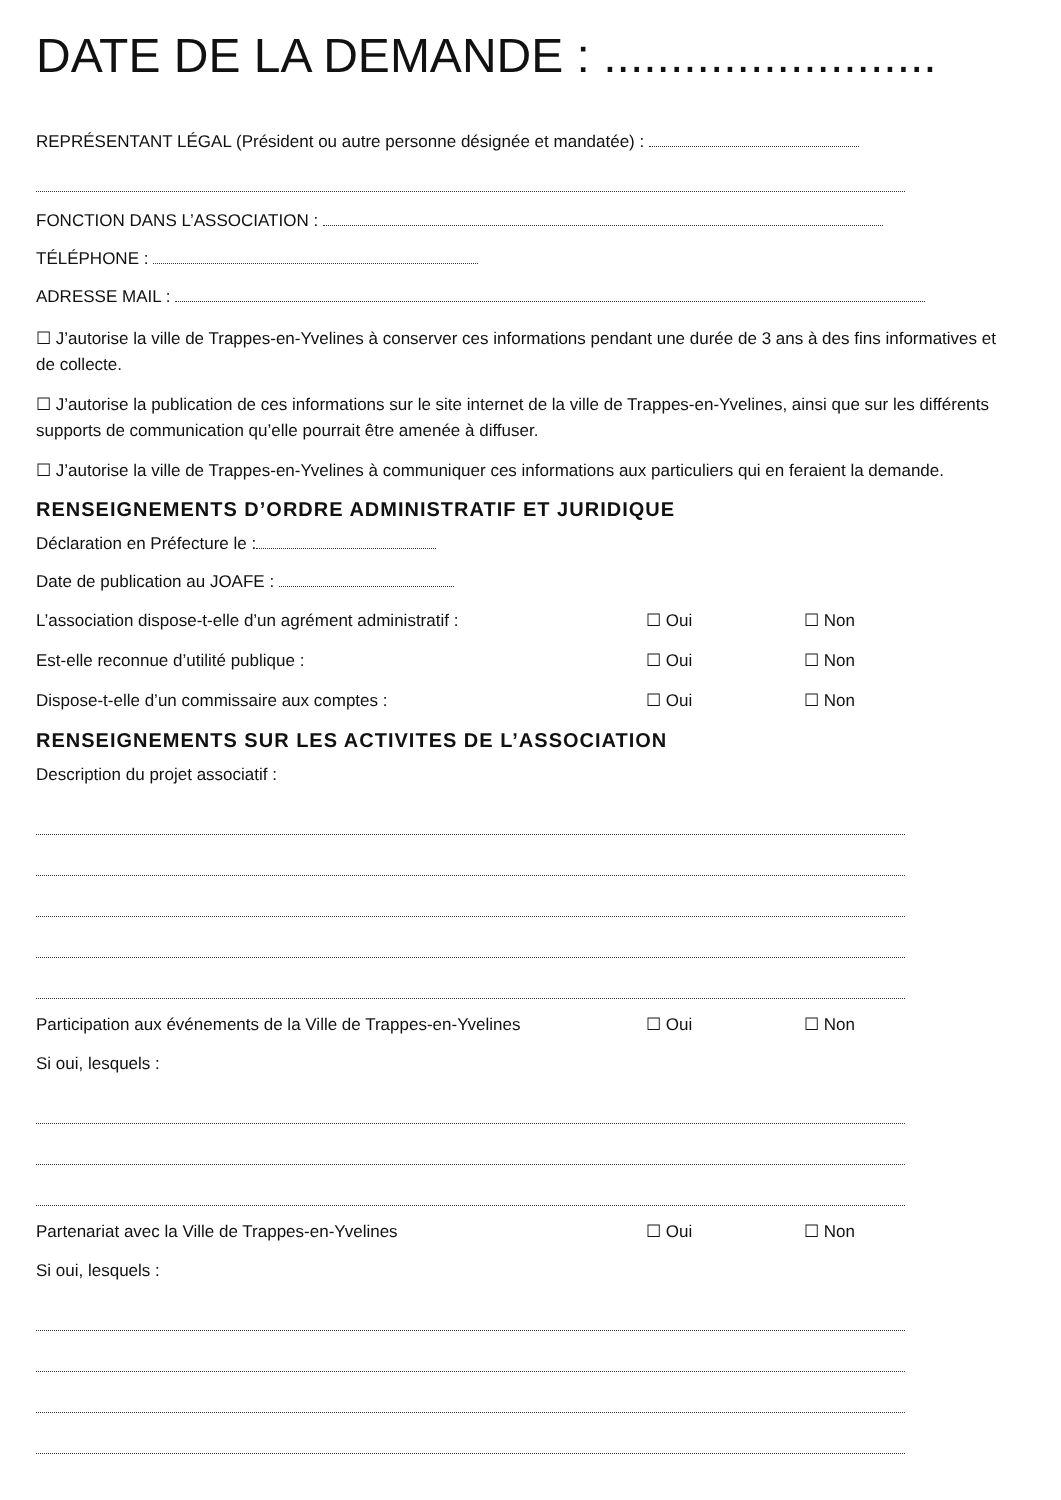DATE DE LA DEMANDE : .........................
REPRÉSENTANT LÉGAL (Président ou autre personne désignée et mandatée) :
FONCTION DANS L’ASSOCIATION :
TÉLÉPHONE :
ADRESSE MAIL :
☐ J’autorise la ville de Trappes-en-Yvelines à conserver ces informations pendant une durée de 3 ans à des fins informatives et de collecte.
☐ J’autorise la publication de ces informations sur le site internet de la ville de Trappes-en-Yvelines, ainsi que sur les différents supports de communication qu’elle pourrait être amenée à diffuser.
☐ J’autorise la ville de Trappes-en-Yvelines à communiquer ces informations aux particuliers qui en feraient la demande.
RENSEIGNEMENTS D’ORDRE ADMINISTRATIF ET JURIDIQUE
Déclaration en Préfecture le :
Date de publication au JOAFE :
L’association dispose-t-elle d’un agrément administratif : ☐ Oui ☐ Non
Est-elle reconnue d’utilité publique : ☐ Oui ☐ Non
Dispose-t-elle d’un commissaire aux comptes : ☐ Oui ☐ Non
RENSEIGNEMENTS SUR LES ACTIVITES DE L’ASSOCIATION
Description du projet associatif :
Participation aux événements de la Ville de Trappes-en-Yvelines ☐ Oui ☐ Non
Si oui, lesquels :
Partenariat avec la Ville de Trappes-en-Yvelines ☐ Oui ☐ Non
Si oui, lesquels :